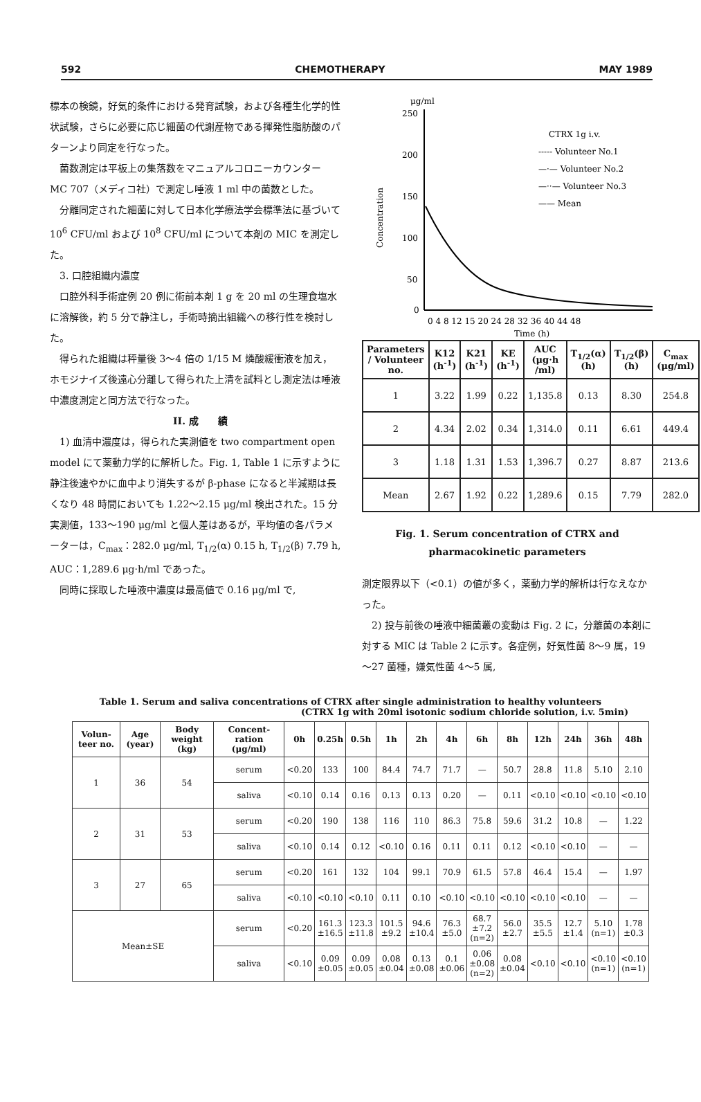592 CHEMOTHERAPY MAY 1989
標本の検鏡，好気的条件における発育試験，および各種生化学的性状試験，さらに必要に応じ細菌の代謝産物である揮発性脂肪酸のパターンより同定を行なった。
菌数測定は平板上の集落数をマニュアルコロニーカウンター MC 707（メディコ社）で測定し唾液 1 ml 中の菌数とした。
分離同定された細菌に対して日本化学療法学会標準法に基づいて 10<sup>6</sup> CFU/ml および 10<sup>8</sup> CFU/ml について本剤の MIC を測定した。
3. 口腔組織内濃度
口腔外科手術症例 20 例に術前本剤 1 g を 20 ml の生理食塩水に溶解後，約 5 分で静注し，手術時摘出組織への移行性を検討した。
得られた組織は秤量後 3～4 倍の 1/15 M 燐酸緩衝液を加え，ホモジナイズ後遠心分離して得られた上清を試料とし測定法は唾液中濃度測定と同方法で行なった。
II. 成　　績
1) 血清中濃度は，得られた実測値を two compartment open model にて薬動力学的に解析した。Fig. 1, Table 1 に示すように静注後速やかに血中より消失するが β-phase になると半減期は長くなり 48 時間においても 1.22～2.15 μg/ml 検出された。15 分実測値，133～190 μg/ml と個人差はあるが，平均値の各パラメーターは，C<sub>max</sub>：282.0 μg/ml, T<sub>1/2</sub>(α) 0.15 h, T<sub>1/2</sub>(β) 7.79 h, AUC：1,289.6 μg·h/ml であった。
同時に採取した唾液中濃度は最高値で 0.16 μg/ml で,
μg/ml
250
200
150
100
50
0
0 4 8 12 15 20 24 28 32 36 40 44 48
Time (h)
Concentration
CTRX 1g i.v.
----- Volunteer No.1
—·— Volunteer No.2
—··— Volunteer No.3
—— Mean
| Parameters / Volunteer no. | K12 (h<sup>-1</sup>) | K21 (h<sup>-1</sup>) | KE (h<sup>-1</sup>) | AUC (μg·h /ml) | T<sub>1/2</sub>(α) (h) | T<sub>1/2</sub>(β) (h) | C<sub>max</sub> (μg/ml) |
| --- | --- | --- | --- | --- | --- | --- | --- |
| 1 | 3.22 | 1.99 | 0.22 | 1,135.8 | 0.13 | 8.30 | 254.8 |
| 2 | 4.34 | 2.02 | 0.34 | 1,314.0 | 0.11 | 6.61 | 449.4 |
| 3 | 1.18 | 1.31 | 1.53 | 1,396.7 | 0.27 | 8.87 | 213.6 |
| Mean | 2.67 | 1.92 | 0.22 | 1,289.6 | 0.15 | 7.79 | 282.0 |
Fig. 1. Serum concentration of CTRX and
pharmacokinetic parameters
測定限界以下（<0.1）の値が多く，薬動力学的解析は行なえなかった。
　2) 投与前後の唾液中細菌叢の変動は Fig. 2 に，分離菌の本剤に対する MIC は Table 2 に示す。各症例，好気性菌 8～9 属，19～27 菌種，嫌気性菌 4～5 属,
Table 1. Serum and saliva concentrations of CTRX after single administration to healthy volunteers
(CTRX 1g with 20ml isotonic sodium chloride solution, i.v. 5min)
| Volun-teer no. | Age (year) | Body weight (kg) | Concent-ration (μg/ml) | 0h | 0.25h | 0.5h | 1h | 2h | 4h | 6h | 8h | 12h | 24h | 36h | 48h |
| --- | --- | --- | --- | --- | --- | --- | --- | --- | --- | --- | --- | --- | --- | --- | --- |
| 1 | 36 | 54 | serum | <0.20 | 133 | 100 | 84.4 | 74.7 | 71.7 | — | 50.7 | 28.8 | 11.8 | 5.10 | 2.10 |
| | | | saliva | <0.10 | 0.14 | 0.16 | 0.13 | 0.13 | 0.20 | — | 0.11 | <0.10 | <0.10 | <0.10 | <0.10 |
| 2 | 31 | 53 | serum | <0.20 | 190 | 138 | 116 | 110 | 86.3 | 75.8 | 59.6 | 31.2 | 10.8 | — | 1.22 |
| | | | saliva | <0.10 | 0.14 | 0.12 | <0.10 | 0.16 | 0.11 | 0.11 | 0.12 | <0.10 | <0.10 | — | — |
| 3 | 27 | 65 | serum | <0.20 | 161 | 132 | 104 | 99.1 | 70.9 | 61.5 | 57.8 | 46.4 | 15.4 | — | 1.97 |
| | | | saliva | <0.10 | <0.10 | <0.10 | 0.11 | 0.10 | <0.10 | <0.10 | <0.10 | <0.10 | <0.10 | — | — |
| Mean±SE | | | serum | <0.20 | 161.3 ±16.5 | 123.3 ±11.8 | 101.5 ±9.2 | 94.6 ±10.4 | 76.3 ±5.0 | 68.7 ±7.2 (n=2) | 56.0 ±2.7 | 35.5 ±5.5 | 12.7 ±1.4 | 5.10 (n=1) | 1.78 ±0.3 |
| | | | saliva | <0.10 | 0.09 ±0.05 | 0.09 ±0.05 | 0.08 ±0.04 | 0.13 ±0.08 | 0.1 ±0.06 | 0.06 ±0.08 (n=2) | 0.08 ±0.04 | <0.10 | <0.10 | <0.10 (n=1) | <0.10 (n=1) |